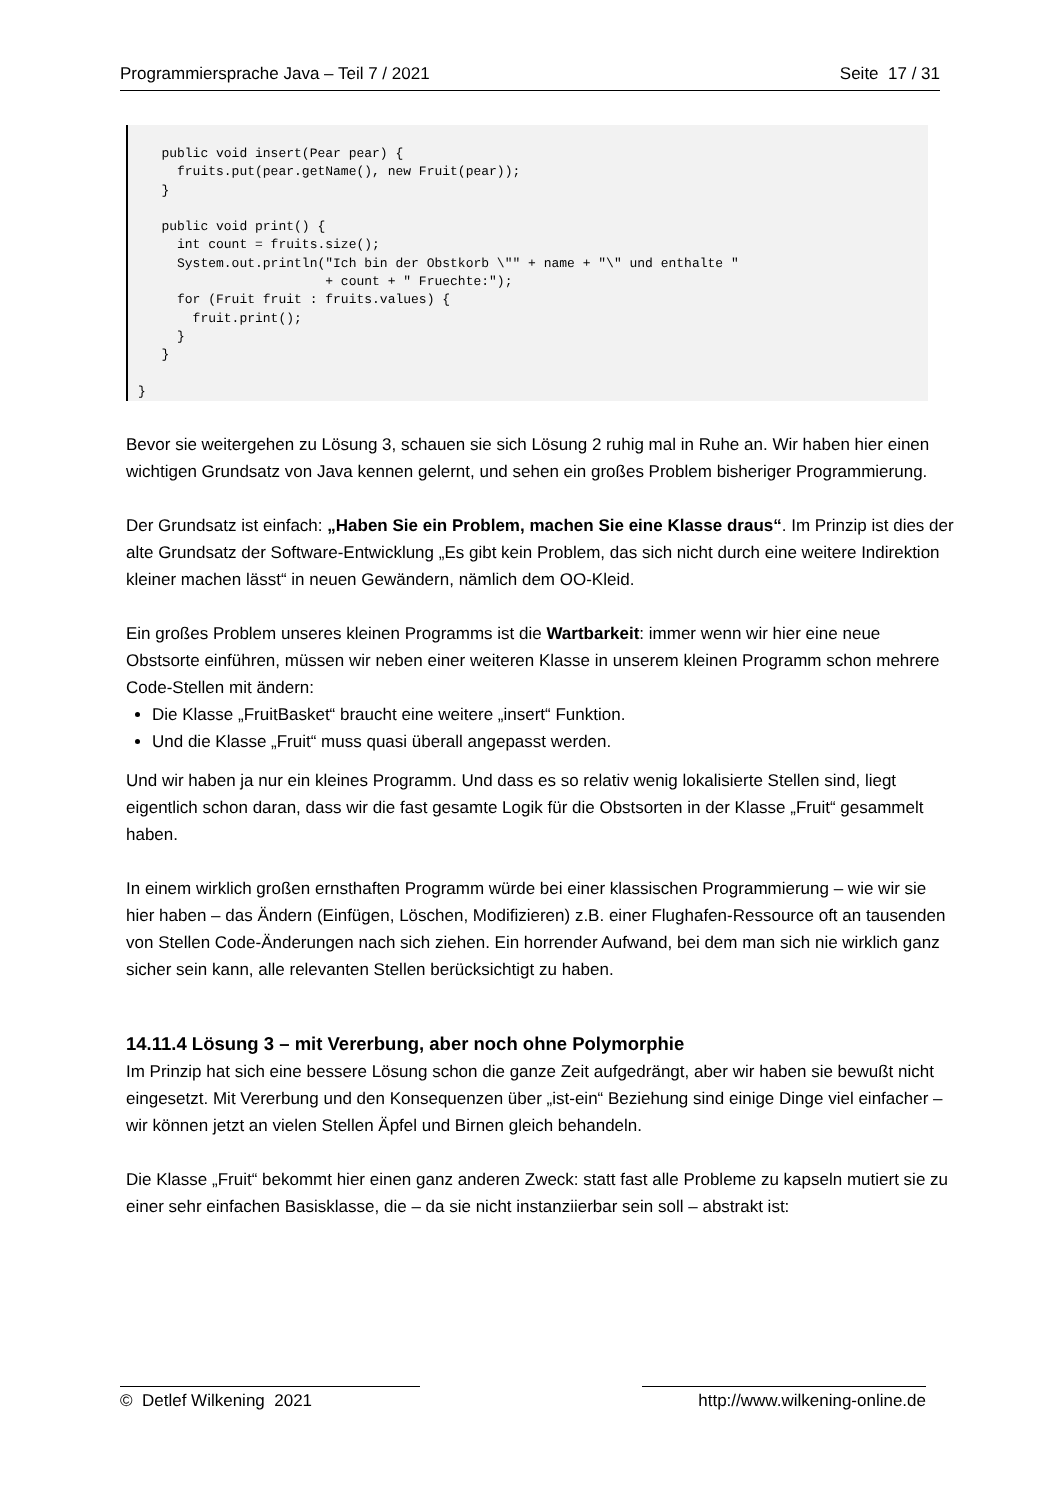Programmiersprache Java – Teil 7 / 2021 Seite 17 / 31
   public void insert(Pear pear) {
     fruits.put(pear.getName(), new Fruit(pear));
   }

   public void print() {
     int count = fruits.size();
     System.out.println("Ich bin der Obstkorb \"" + name + "\" und enthalte "
                        + count + " Fruechte:");
     for (Fruit fruit : fruits.values) {
       fruit.print();
     }
   }

}
Bevor sie weitergehen zu Lösung 3, schauen sie sich Lösung 2 ruhig mal in Ruhe an. Wir haben hier einen wichtigen Grundsatz von Java kennen gelernt, und sehen ein großes Problem bisheriger Programmierung.
Der Grundsatz ist einfach: „Haben Sie ein Problem, machen Sie eine Klasse draus“. Im Prinzip ist dies der alte Grundsatz der Software-Entwicklung „Es gibt kein Problem, das sich nicht durch eine weitere Indirektion kleiner machen lässt“ in neuen Gewändern, nämlich dem OO-Kleid.
Ein großes Problem unseres kleinen Programms ist die Wartbarkeit: immer wenn wir hier eine neue Obstsorte einführen, müssen wir neben einer weiteren Klasse in unserem kleinen Programm schon mehrere Code-Stellen mit ändern:
Die Klasse „FruitBasket“ braucht eine weitere „insert“ Funktion.
Und die Klasse „Fruit“ muss quasi überall angepasst werden.
Und wir haben ja nur ein kleines Programm. Und dass es so relativ wenig lokalisierte Stellen sind, liegt eigentlich schon daran, dass wir die fast gesamte Logik für die Obstsorten in der Klasse „Fruit“ gesammelt haben.
In einem wirklich großen ernsthaften Programm würde bei einer klassischen Programmierung – wie wir sie hier haben – das Ändern (Einfügen, Löschen, Modifizieren) z.B. einer Flughafen-Ressource oft an tausenden von Stellen Code-Änderungen nach sich ziehen. Ein horrender Aufwand, bei dem man sich nie wirklich ganz sicher sein kann, alle relevanten Stellen berücksichtigt zu haben.
14.11.4 Lösung 3 – mit Vererbung, aber noch ohne Polymorphie
Im Prinzip hat sich eine bessere Lösung schon die ganze Zeit aufgedrängt, aber wir haben sie bewußt nicht eingesetzt. Mit Vererbung und den Konsequenzen über „ist-ein“ Beziehung sind einige Dinge viel einfacher – wir können jetzt an vielen Stellen Äpfel und Birnen gleich behandeln.
Die Klasse „Fruit“ bekommt hier einen ganz anderen Zweck: statt fast alle Probleme zu kapseln mutiert sie zu einer sehr einfachen Basisklasse, die – da sie nicht instanziierbar sein soll – abstrakt ist:
© Detlef Wilkening 2021 http://www.wilkening-online.de